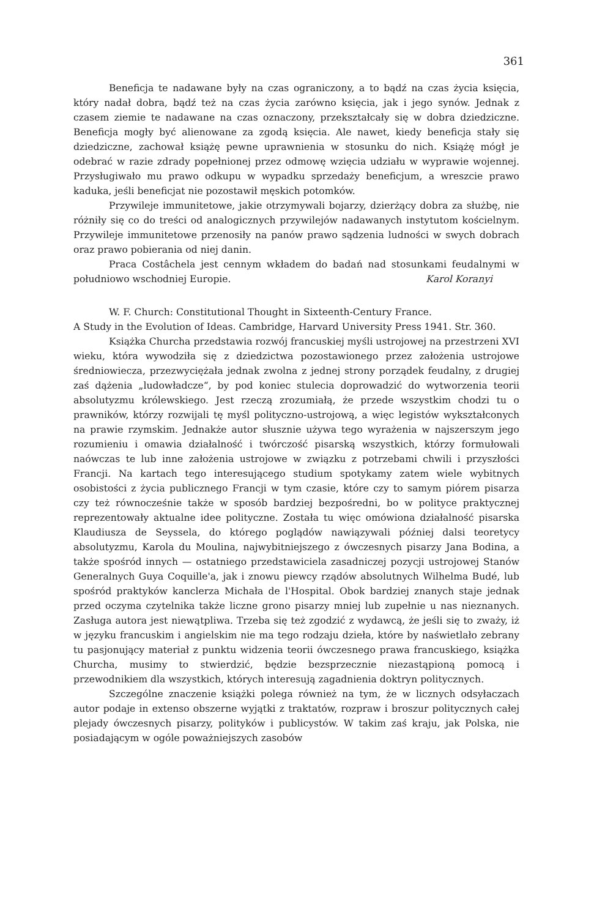361
Beneficja te nadawane były na czas ograniczony, a to bądź na czas życia księcia, który nadał dobra, bądź też na czas życia zarówno księcia, jak i jego synów. Jednak z czasem ziemie te nadawane na czas oznaczony, przekształcały się w dobra dziedziczne. Beneficja mogły być alienowane za zgodą księcia. Ale nawet, kiedy beneficja stały się dziedziczne, zachował książę pewne uprawnienia w stosunku do nich. Książę mógł je odebrać w razie zdrady popełnionej przez odmowę wzięcia udziału w wyprawie wojennej. Przysługiwało mu prawo odkupu w wypadku sprzedaży beneficjum, a wreszcie prawo kaduka, jeśli beneficjat nie pozostawił męskich potomków.
Przywileje immunitetowe, jakie otrzymywali bojarzy, dzierżący dobra za służbę, nie różniły się co do treści od analogicznych przywilejów nadawanych instytutom kościelnym. Przywileje immunitetowe przenosiły na panów prawo sądzenia ludności w swych dobrach oraz prawo pobierania od niej danin.
Praca Costâchela jest cennym wkładem do badań nad stosunkami feudalnymi w południowo wschodniej Europie. Karol Koranyi
W. F. Church: Constitutional Thought in Sixteenth-Century France.
A Study in the Evolution of Ideas. Cambridge, Harvard University Press 1941. Str. 360.
Książka Churcha przedstawia rozwój francuskiej myśli ustrojowej na przestrzeni XVI wieku, która wywodziła się z dziedzictwa pozostawionego przez założenia ustrojowe średniowiecza, przezwyciężała jednak zwolna z jednej strony porządek feudalny, z drugiej zaś dążenia „ludowładcze“, by pod koniec stulecia doprowadzić do wytworzenia teorii absolutyzmu królewskiego. Jest rzeczą zrozumiałą, że przede wszystkim chodzi tu o prawników, którzy rozwijali tę myśl polityczno-ustrojową, a więc legistów wykształconych na prawie rzymskim. Jednakże autor słusznie używa tego wyrażenia w najszerszym jego rozumieniu i omawia działalność i twórczość pisarską wszystkich, którzy formułowali naówczas te lub inne założenia ustrojowe w związku z potrzebami chwili i przyszłości Francji. Na kartach tego interesującego studium spotykamy zatem wiele wybitnych osobistości z życia publicznego Francji w tym czasie, które czy to samym piórem pisarza czy też równocześnie także w sposób bardziej bezpośredni, bo w polityce praktycznej reprezentowały aktualne idee polityczne. Została tu więc omówiona działalność pisarska Klaudiusza de Seyssela, do którego poglądów nawiązywali później dalsi teoretycy absolutyzmu, Karola du Moulina, najwybitniejszego z ówczesnych pisarzy Jana Bodina, a także spośród innych — ostatniego przedstawiciela zasadniczej pozycji ustrojowej Stanów Generalnych Guya Coquille'a, jak i znowu piewcy rządów absolutnych Wilhelma Budé, lub spośród praktyków kanclerza Michała de l'Hospital. Obok bardziej znanych staje jednak przed oczyma czytelnika także liczne grono pisarzy mniej lub zupełnie u nas nieznanych. Zasługa autora jest niewątpliwa. Trzeba się też zgodzić z wydawcą, że jeśli się to zważy, iż w języku francuskim i angielskim nie ma tego rodzaju dzieła, które by naświetlało zebrany tu pasjonujący materiał z punktu widzenia teorii ówczesnego prawa francuskiego, książka Churcha, musimy to stwierdzić, będzie bezsprzecznie niezastąpioną pomocą i przewodnikiem dla wszystkich, których interesują zagadnienia doktryn politycznych.
Szczególne znaczenie książki polega również na tym, że w licznych odsyłaczach autor podaje in extenso obszerne wyjątki z traktatów, rozpraw i broszur politycznych całej plejady ówczesnych pisarzy, polityków i publicystów. W takim zaś kraju, jak Polska, nie posiadającym w ogóle poważniejszych zasobów